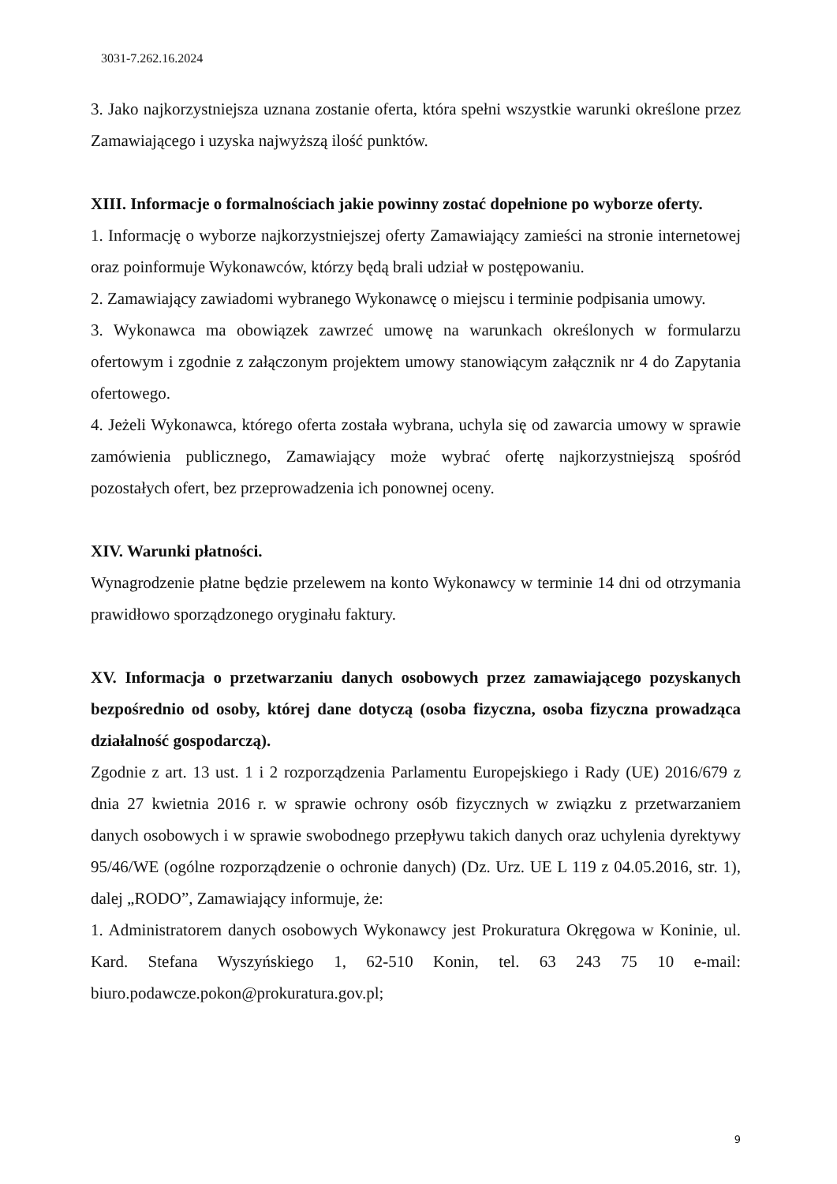3031-7.262.16.2024
3. Jako najkorzystniejsza uznana zostanie oferta, która spełni wszystkie warunki określone przez Zamawiającego i uzyska najwyższą ilość punktów.
XIII. Informacje o formalnościach jakie powinny zostać dopełnione po wyborze oferty.
1. Informację o wyborze najkorzystniejszej oferty Zamawiający zamieści na stronie internetowej oraz poinformuje Wykonawców, którzy będą brali udział w postępowaniu.
2. Zamawiający zawiadomi wybranego Wykonawcę o miejscu i terminie podpisania umowy.
3. Wykonawca ma obowiązek zawrzeć umowę na warunkach określonych w formularzu ofertowym i zgodnie z załączonym projektem umowy stanowiącym załącznik nr 4 do Zapytania ofertowego.
4. Jeżeli Wykonawca, którego oferta została wybrana, uchyla się od zawarcia umowy w sprawie zamówienia publicznego, Zamawiający może wybrać ofertę najkorzystniejszą spośród pozostałych ofert, bez przeprowadzenia ich ponownej oceny.
XIV. Warunki płatności.
Wynagrodzenie płatne będzie przelewem na konto Wykonawcy w terminie 14 dni od otrzymania prawidłowo sporządzonego oryginału faktury.
XV. Informacja o przetwarzaniu danych osobowych przez zamawiającego pozyskanych bezpośrednio od osoby, której dane dotyczą (osoba fizyczna, osoba fizyczna prowadząca działalność gospodarczą).
Zgodnie z art. 13 ust. 1 i 2 rozporządzenia Parlamentu Europejskiego i Rady (UE) 2016/679 z dnia 27 kwietnia 2016 r. w sprawie ochrony osób fizycznych w związku z przetwarzaniem danych osobowych i w sprawie swobodnego przepływu takich danych oraz uchylenia dyrektywy 95/46/WE (ogólne rozporządzenie o ochronie danych) (Dz. Urz. UE L 119 z 04.05.2016, str. 1), dalej „RODO”, Zamawiający informuje, że:
1. Administratorem danych osobowych Wykonawcy jest Prokuratura Okręgowa w Koninie, ul. Kard. Stefana Wyszyńskiego 1, 62-510 Konin, tel. 63 243 75 10 e-mail: biuro.podawcze.pokon@prokuratura.gov.pl;
9